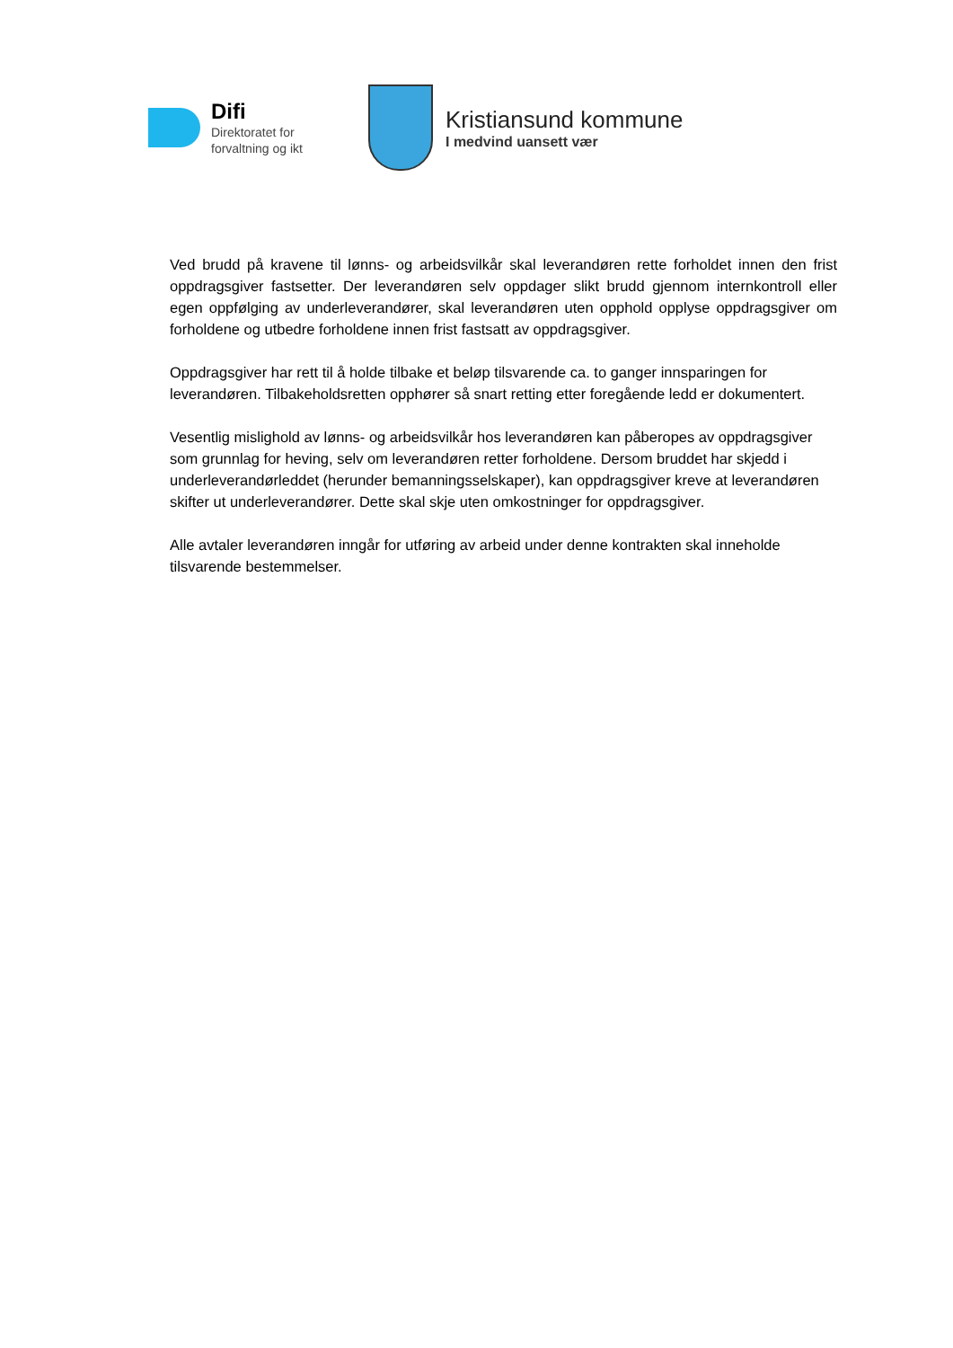Difi
Direktoratet for
forvaltning og ikt
Kristiansund kommune
I medvind uansett vær
Ved brudd på kravene til lønns- og arbeidsvilkår skal leverandøren rette forholdet innen den frist oppdragsgiver fastsetter. Der leverandøren selv oppdager slikt brudd gjennom internkontroll eller egen oppfølging av underleverandører, skal leverandøren uten opphold opplyse oppdragsgiver om forholdene og utbedre forholdene innen frist fastsatt av oppdragsgiver.
Oppdragsgiver har rett til å holde tilbake et beløp tilsvarende ca. to ganger innsparingen for leverandøren. Tilbakeholdsretten opphører så snart retting etter foregående ledd er dokumentert.
Vesentlig mislighold av lønns- og arbeidsvilkår hos leverandøren kan påberopes av oppdragsgiver som grunnlag for heving, selv om leverandøren retter forholdene. Dersom bruddet har skjedd i underleverandørleddet (herunder bemanningsselskaper), kan oppdragsgiver kreve at leverandøren skifter ut underleverandører. Dette skal skje uten omkostninger for oppdragsgiver.
Alle avtaler leverandøren inngår for utføring av arbeid under denne kontrakten skal inneholde tilsvarende bestemmelser.